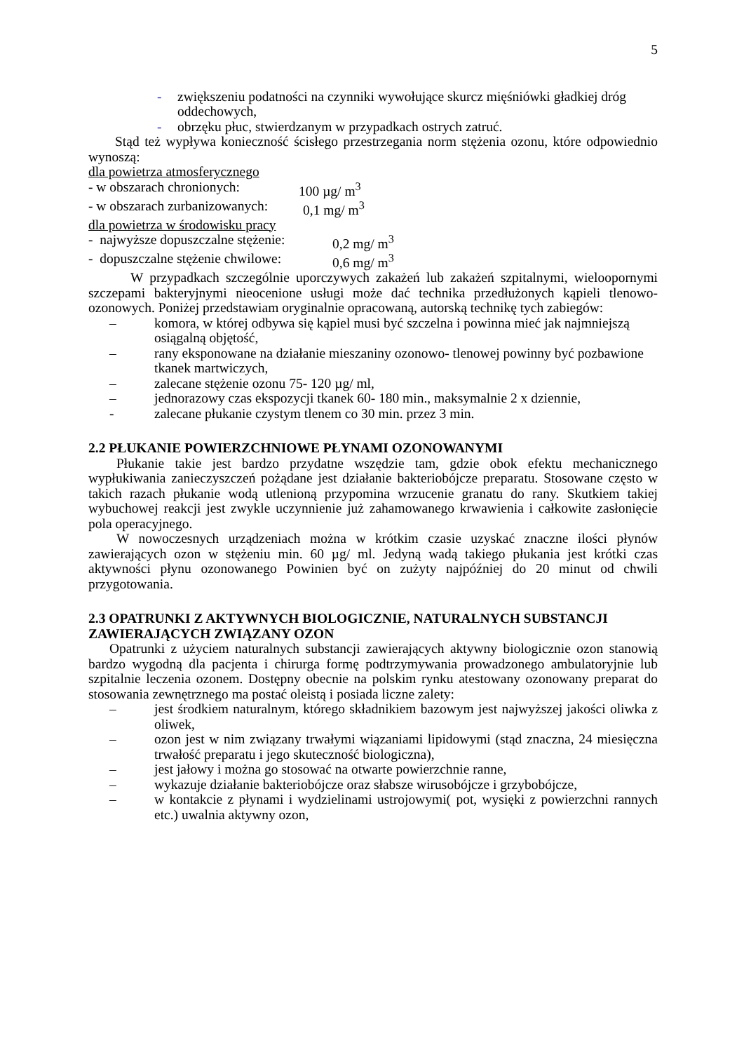5
- zwiększeniu podatności na czynniki wywołujące skurcz mięśniówki gładkiej dróg oddechowych,
- obrzęku płuc, stwierdzanym w przypadkach ostrych zatruć.
Stąd też wypływa konieczność ścisłego przestrzegania norm stężenia ozonu, które odpowiednio wynoszą:
dla powietrza atmosferycznego
- w obszarach chronionych: 100 µg/ m<sup>3</sup>
- w obszarach zurbanizowanych: 0,1 mg/ m<sup>3</sup>
dla powietrza w środowisku pracy
- najwyższe dopuszczalne stężenie: 0,2 mg/ m<sup>3</sup>
- dopuszczalne stężenie chwilowe: 0,6 mg/ m<sup>3</sup>
W przypadkach szczególnie uporczywych zakażeń lub zakażeń szpitalnymi, wielooporny​mi szczepami bakteryjnymi nieocenione usługi może dać technika przedłużonych kąpieli tlenowo- ozonowych. Poniżej przedstawiam oryginalnie opracowaną, autorską technikę tych zabiegów:
– komora, w której odbywa się kąpiel musi być szczelna i powinna mieć jak najmniejszą osiągalną objętość,
– rany eksponowane na działanie mieszaniny ozonowo- tlenowej powinny być pozbawione tkanek martwiczych,
– zalecane stężenie ozonu 75- 120 µg/ ml,
– jednorazowy czas ekspozycji tkanek 60- 180 min., maksymalnie 2 x dziennie,
- zalecane płukanie czystym tlenem co 30 min. przez 3 min.
2.2 PŁUKANIE POWIERZCHNIOWE PŁYNAMI OZONOWANYMI
Płukanie takie jest bardzo przydatne wszędzie tam, gdzie obok efektu mechanicznego wypłukiwania zanieczyszczeń pożądane jest działanie bakteriobójcze preparatu. Stosowane często w takich razach płukanie wodą utlenioną przypomina wrzucenie granatu do rany. Skutkiem takiej wybuchowej reakcji jest zwykle uczynnienie już zahamowanego krwawienia i całkowite zasłonięcie pola operacyjnego.
W nowoczesnych urządzeniach można w krótkim czasie uzyskać znaczne ilości płynów zawierających ozon w stężeniu min. 60 µg/ ml. Jedyną wadą takiego płukania jest krótki czas aktywności płynu ozonowanego Powinien być on zużyty najpóźniej do 20 minut od chwili przygotowania.
2.3 OPATRUNKI Z AKTYWNYCH BIOLOGICZNIE, NATURALNYCH SUBSTANCJI ZAWIERAJĄCYCH ZWIĄZANY OZON
Opatrunki z użyciem naturalnych substancji zawierających aktywny biologicznie ozon stanowią bardzo wygodną dla pacjenta i chirurga formę podtrzymywania prowadzonego ambulatoryjnie lub szpitalnie leczenia ozonem. Dostępny obecnie na polskim rynku atestowany ozonowany preparat do stosowania zewnętrznego ma postać oleistą i posiada liczne zalety:
– jest środkiem naturalnym, którego składnikiem bazowym jest najwyższej jakości oliwka z oliwek,
– ozon jest w nim związany trwałymi wiązaniami lipidowymi (stąd znaczna, 24 miesięczna trwałość preparatu i jego skuteczność biologiczna),
– jest jałowy i można go stosować na otwarte powierzchnie ranne,
– wykazuje działanie bakteriobójcze oraz słabsze wirusobójcze i grzybobójcze,
– w kontakcie z płynami i wydzielinami ustrojowymi( pot, wysięki z powierzchni rannych etc.) uwalnia aktywny ozon,